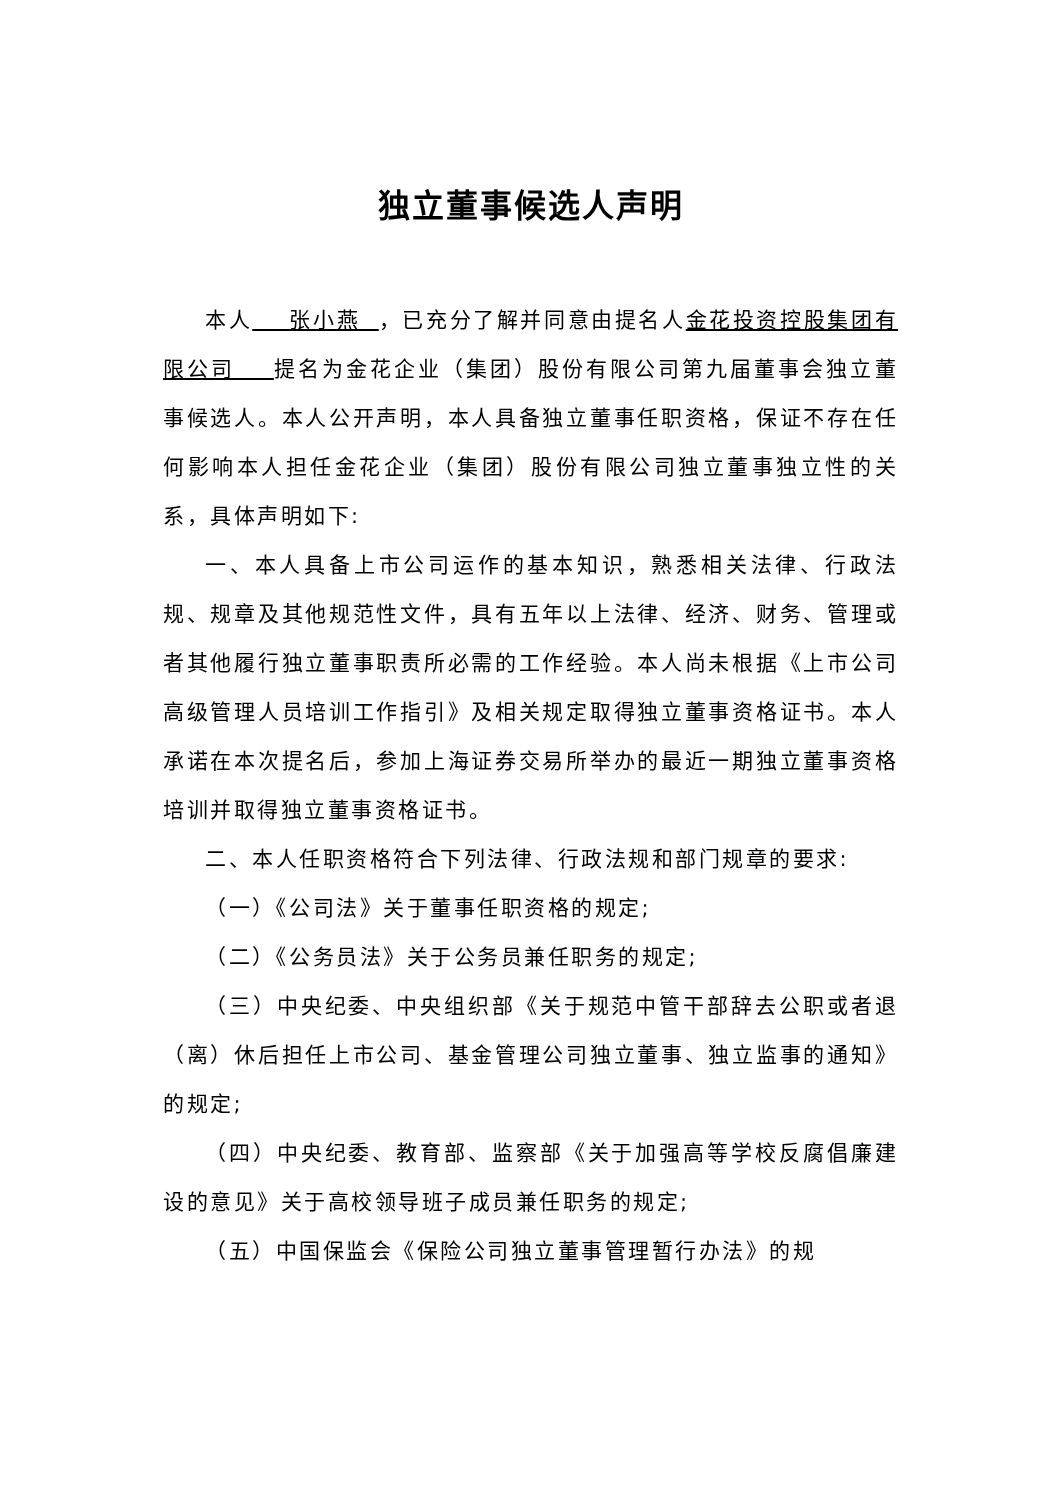独立董事候选人声明
本人 张小燕 ，已充分了解并同意由提名人金花投资控股集团有限公司 提名为金花企业（集团）股份有限公司第九届董事会独立董事候选人。本人公开声明，本人具备独立董事任职资格，保证不存在任何影响本人担任金花企业（集团）股份有限公司独立董事独立性的关系，具体声明如下:
一、本人具备上市公司运作的基本知识，熟悉相关法律、行政法规、规章及其他规范性文件，具有五年以上法律、经济、财务、管理或者其他履行独立董事职责所必需的工作经验。本人尚未根据《上市公司高级管理人员培训工作指引》及相关规定取得独立董事资格证书。本人承诺在本次提名后，参加上海证券交易所举办的最近一期独立董事资格培训并取得独立董事资格证书。
二、本人任职资格符合下列法律、行政法规和部门规章的要求:
（一）《公司法》关于董事任职资格的规定;
（二）《公务员法》关于公务员兼任职务的规定;
（三）中央纪委、中央组织部《关于规范中管干部辞去公职或者退（离）休后担任上市公司、基金管理公司独立董事、独立监事的通知》的规定;
（四）中央纪委、教育部、监察部《关于加强高等学校反腐倡廉建设的意见》关于高校领导班子成员兼任职务的规定;
（五）中国保监会《保险公司独立董事管理暂行办法》的规